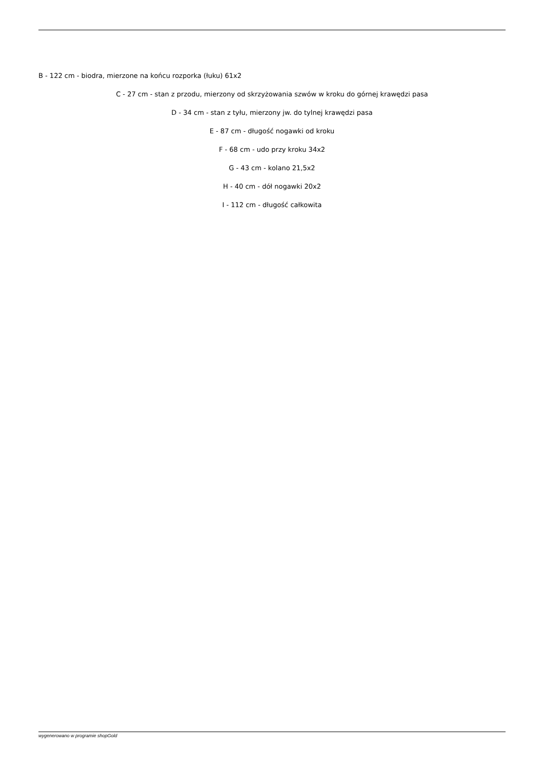B - 122 cm - biodra, mierzone na końcu rozporka (łuku) 61x2
C - 27 cm - stan z przodu, mierzony od skrzyżowania szwów w kroku do górnej krawędzi pasa
D - 34 cm - stan z tyłu, mierzony jw. do tylnej krawędzi pasa
E - 87 cm - długość nogawki od kroku
F - 68 cm - udo przy kroku 34x2
G - 43 cm - kolano 21,5x2
H - 40 cm - dół nogawki 20x2
I - 112 cm - długość całkowita
wygenerowano w programie shopGold